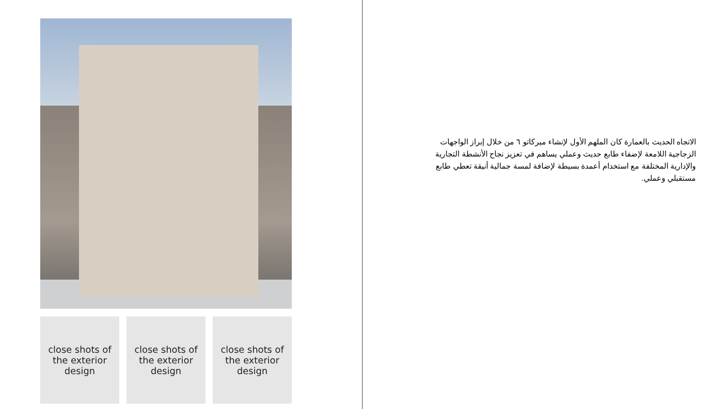close shots of the exterior design
close shots of the exterior design
close shots of the exterior design
الاتجاه الحديث بالعمارة كان الملهم الأول لإنشاء ميركاتو ٦ من خلال إبراز الواجهات الزجاجية اللامعة لإضفاء طابع حديث وعملي يساهم في تعزيز نجاح الأنشطة التجارية والإدارية المختلفة مع استخدام أعمدة بسيطة لإضافة لمسة جمالية أنيقة تعطي طابع مستقبلي وعملي.